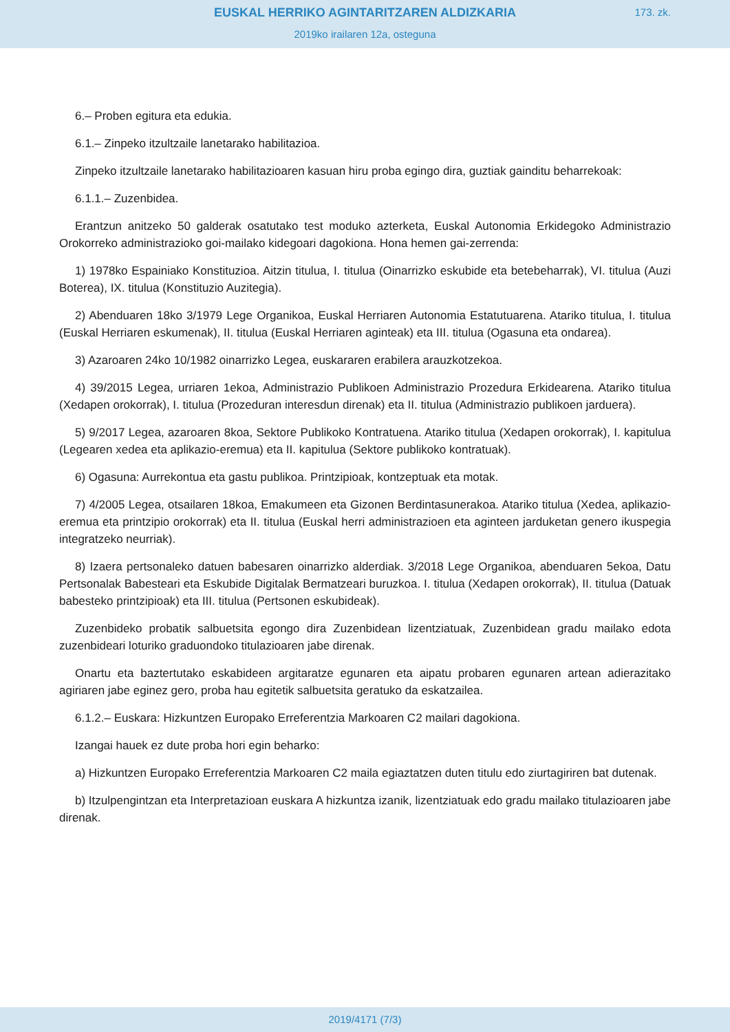EUSKAL HERRIKO AGINTARITZAREN ALDIZKARIA
2019ko irailaren 12a, osteguna
173. zk.
6.– Proben egitura eta edukia.
6.1.– Zinpeko itzultzaile lanetarako habilitazioa.
Zinpeko itzultzaile lanetarako habilitazioaren kasuan hiru proba egingo dira, guztiak gainditu beharrekoak:
6.1.1.– Zuzenbidea.
Erantzun anitzeko 50 galderak osatutako test moduko azterketa, Euskal Autonomia Erkidegoko Administrazio Orokorreko administrazioko goi-mailako kidegoari dagokiona. Hona hemen gai-zerrenda:
1) 1978ko Espainiako Konstituzioa. Aitzin titulua, I. titulua (Oinarrizko eskubide eta betebeharrak), VI. titulua (Auzi Boterea), IX. titulua (Konstituzio Auzitegia).
2) Abenduaren 18ko 3/1979 Lege Organikoa, Euskal Herriaren Autonomia Estatutuarena. Atariko titulua, I. titulua (Euskal Herriaren eskumenak), II. titulua (Euskal Herriaren aginteak) eta III. titulua (Ogasuna eta ondarea).
3) Azaroaren 24ko 10/1982 oinarrizko Legea, euskararen erabilera arauzkotzekoa.
4) 39/2015 Legea, urriaren 1ekoa, Administrazio Publikoen Administrazio Prozedura Erkidearena. Atariko titulua (Xedapen orokorrak), I. titulua (Prozeduran interesdun direnak) eta II. titulua (Administrazio publikoen jarduera).
5) 9/2017 Legea, azaroaren 8koa, Sektore Publikoko Kontratuena. Atariko titulua (Xedapen orokorrak), I. kapitulua (Legearen xedea eta aplikazio-eremua) eta II. kapitulua (Sektore publikoko kontratuak).
6) Ogasuna: Aurrekontua eta gastu publikoa. Printzipioak, kontzeptuak eta motak.
7) 4/2005 Legea, otsailaren 18koa, Emakumeen eta Gizonen Berdintasunerakoa. Atariko titulua (Xedea, aplikazio-eremua eta printzipio orokorrak) eta II. titulua (Euskal herri administrazioen eta aginteen jarduketan genero ikuspegia integratzeko neurriak).
8) Izaera pertsonaleko datuen babesaren oinarrizko alderdiak. 3/2018 Lege Organikoa, abenduaren 5ekoa, Datu Pertsonalak Babesteari eta Eskubide Digitalak Bermatzeari buruzkoa. I. titulua (Xedapen orokorrak), II. titulua (Datuak babesteko printzipioak) eta III. titulua (Pertsonen eskubideak).
Zuzenbideko probatik salbuetsita egongo dira Zuzenbidean lizentziatuak, Zuzenbidean gradu mailako edota zuzenbideari loturiko graduondoko titulazioaren jabe direnak.
Onartu eta baztertutako eskabideen argitaratze egunaren eta aipatu probaren egunaren artean adierazitako agiriaren jabe eginez gero, proba hau egitetik salbuetsita geratuko da eskatzailea.
6.1.2.– Euskara: Hizkuntzen Europako Erreferentzia Markoaren C2 mailari dagokiona.
Izangai hauek ez dute proba hori egin beharko:
a) Hizkuntzen Europako Erreferentzia Markoaren C2 maila egiaztatzen duten titulu edo ziurtagiriren bat dutenak.
b) Itzulpengintzan eta Interpretazioan euskara A hizkuntza izanik, lizentziatuak edo gradu mailako titulazioaren jabe direnak.
2019/4171 (7/3)